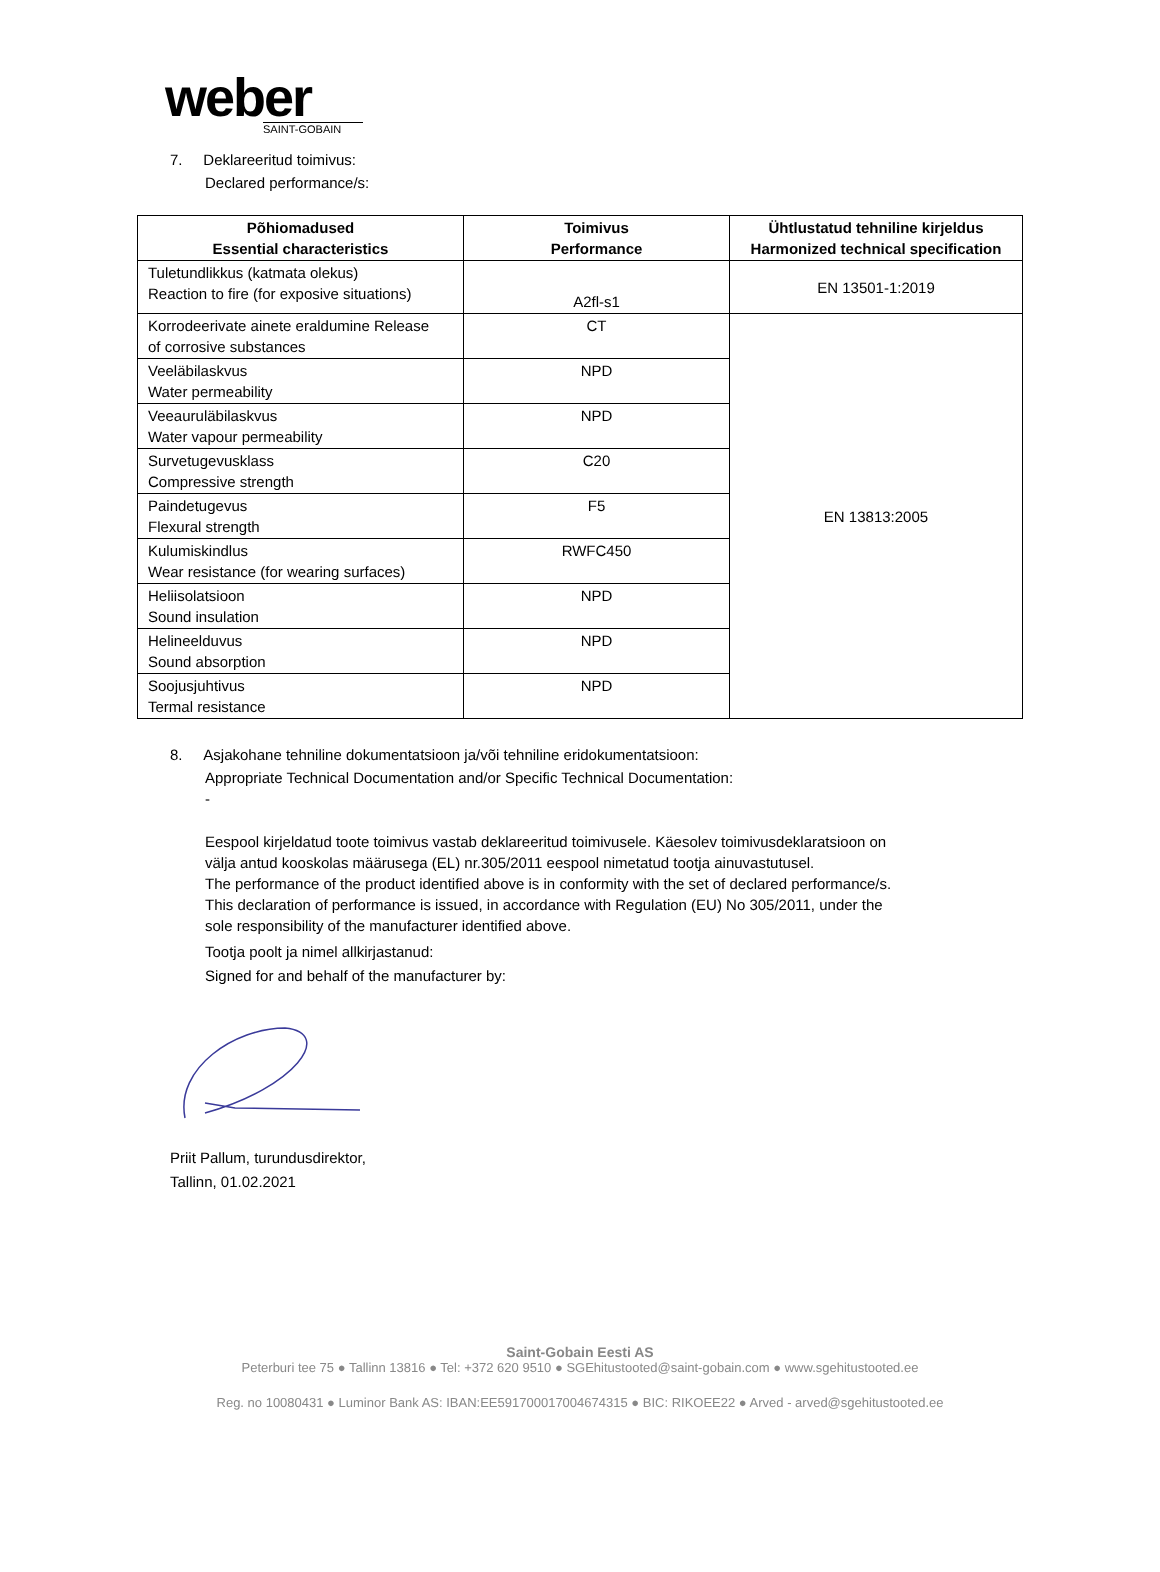weber
SAINT-GOBAIN
7. Deklareeritud toimivus:
Declared performance/s:
| Põhiomadused Essential characteristics | Toimivus Performance | Ühtlustatud tehniline kirjeldus Harmonized technical specification |
| --- | --- | --- |
| Tuletundlikkus (katmata olekus) Reaction to fire (for exposive situations) | A2fl-s1 | EN 13501-1:2019 |
| Korrodeerivate ainete eraldumine Release of corrosive substances | CT | EN 13813:2005 |
| Veeläbilaskvus Water permeability | NPD | |
| Veeauruläbilaskvus Water vapour permeability | NPD | |
| Survetugevusklass Compressive strength | C20 | |
| Paindetugevus Flexural strength | F5 | |
| Kulumiskindlus Wear resistance (for wearing surfaces) | RWFC450 | |
| Heliisolatsioon Sound insulation | NPD | |
| Helineelduvus Sound absorption | NPD | |
| Soojusjuhtivus Termal resistance | NPD | |
8. Asjakohane tehniline dokumentatsioon ja/või tehniline eridokumentatsioon:
Appropriate Technical Documentation and/or Specific Technical Documentation:
-
Eespool kirjeldatud toote toimivus vastab deklareeritud toimivusele. Käesolev toimivusdeklaratsioon on
välja antud kooskolas määrusega (EL) nr.305/2011 eespool nimetatud tootja ainuvastutusel.
The performance of the product identified above is in conformity with the set of declared performance/s.
This declaration of performance is issued, in accordance with Regulation (EU) No 305/2011, under the
sole responsibility of the manufacturer identified above.
Tootja poolt ja nimel allkirjastanud:
Signed for and behalf of the manufacturer by:
Priit Pallum, turundusdirektor,
Tallinn, 01.02.2021
Saint-Gobain Eesti AS
Peterburi tee 75 ● Tallinn 13816 ● Tel: +372 620 9510 ● SGEhitustooted@saint-gobain.com ● www.sgehitustooted.ee
Reg. no 10080431 ● Luminor Bank AS: IBAN:EE591700017004674315 ● BIC: RIKOEE22 ● Arved - arved@sgehitustooted.ee